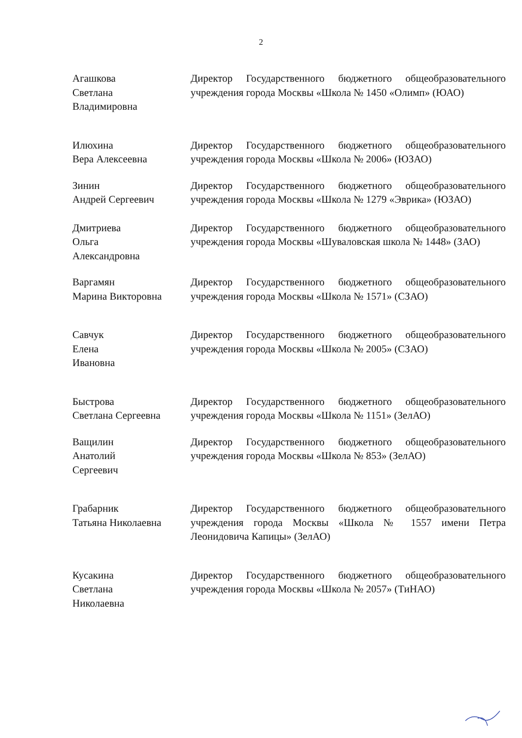2
Агашкова
Светлана
Владимировна
Директор Государственного бюджетного общеобразовательного учреждения города Москвы «Школа № 1450 «Олимп» (ЮАО)
Илюхина
Вера Алексеевна
Директор Государственного бюджетного общеобразовательного учреждения города Москвы «Школа № 2006» (ЮЗАО)
Зинин
Андрей Сергеевич
Директор Государственного бюджетного общеобразовательного учреждения города Москвы «Школа № 1279 «Эврика» (ЮЗАО)
Дмитриева
Ольга
Александровна
Директор Государственного бюджетного общеобразовательного учреждения города Москвы «Шуваловская школа № 1448» (ЗАО)
Варгамян
Марина Викторовна
Директор Государственного бюджетного общеобразовательного учреждения города Москвы «Школа № 1571» (СЗАО)
Савчук
Елена
Ивановна
Директор Государственного бюджетного общеобразовательного учреждения города Москвы «Школа № 2005» (СЗАО)
Быстрова
Светлана Сергеевна
Директор Государственного бюджетного общеобразовательного учреждения города Москвы «Школа № 1151» (ЗелАО)
Ващилин
Анатолий
Сергеевич
Директор Государственного бюджетного общеобразовательного учреждения города Москвы «Школа № 853» (ЗелАО)
Грабарник
Татьяна Николаевна
Директор Государственного бюджетного общеобразовательного учреждения города Москвы «Школа № 1557 имени Петра Леонидовича Капицы» (ЗелАО)
Кусакина
Светлана
Николаевна
Директор Государственного бюджетного общеобразовательного учреждения города Москвы «Школа № 2057» (ТиНАО)